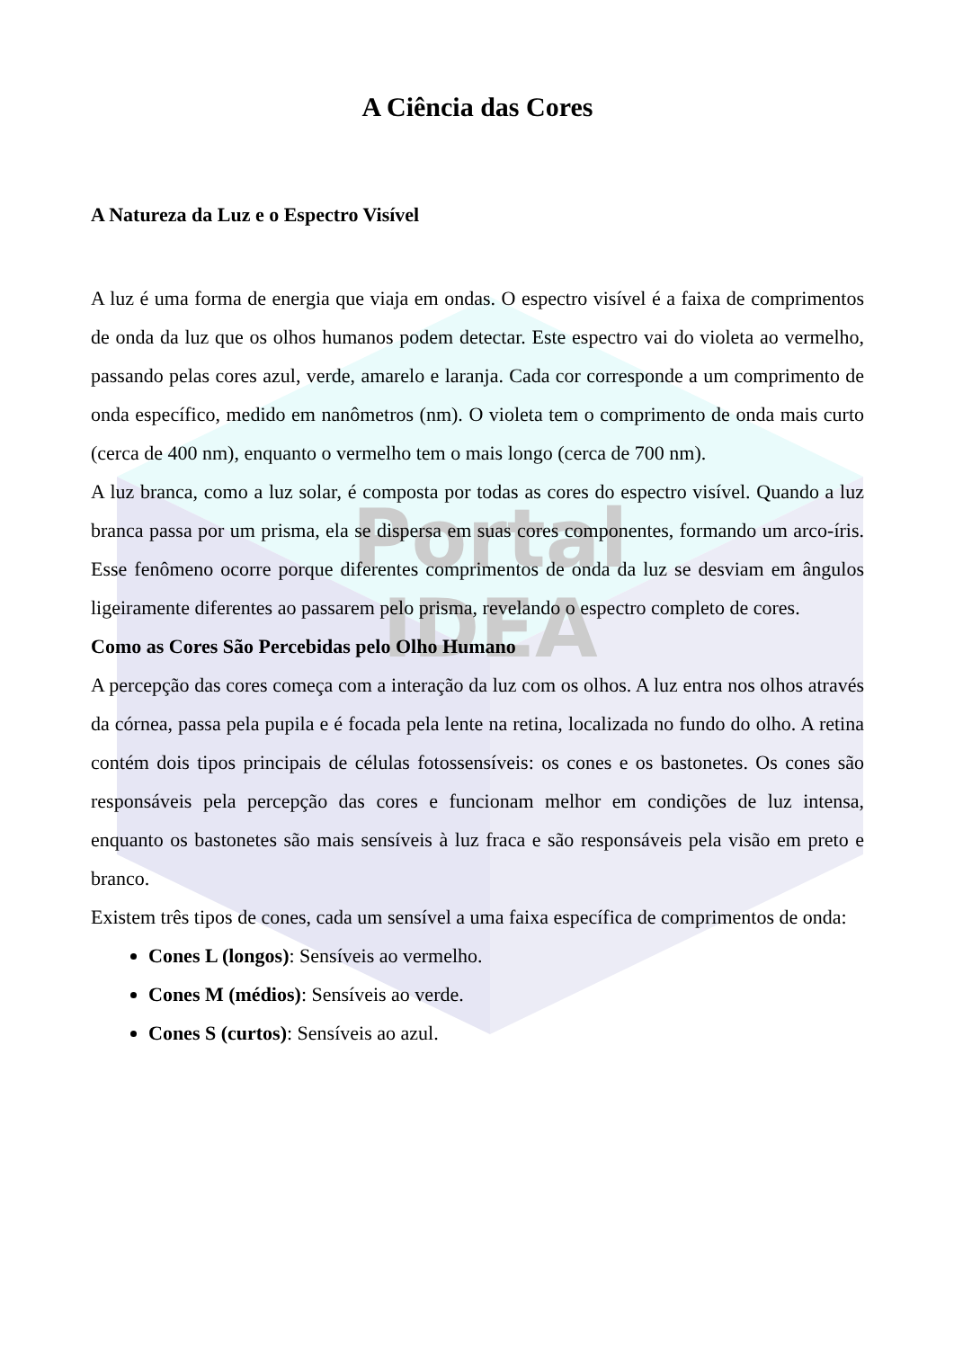Portal
IDEA
A Ciência das Cores
A Natureza da Luz e o Espectro Visível
A luz é uma forma de energia que viaja em ondas. O espectro visível é a faixa de comprimentos de onda da luz que os olhos humanos podem detectar. Este espectro vai do violeta ao vermelho, passando pelas cores azul, verde, amarelo e laranja. Cada cor corresponde a um comprimento de onda específico, medido em nanômetros (nm). O violeta tem o comprimento de onda mais curto (cerca de 400 nm), enquanto o vermelho tem o mais longo (cerca de 700 nm).
A luz branca, como a luz solar, é composta por todas as cores do espectro visível. Quando a luz branca passa por um prisma, ela se dispersa em suas cores componentes, formando um arco-íris. Esse fenômeno ocorre porque diferentes comprimentos de onda da luz se desviam em ângulos ligeiramente diferentes ao passarem pelo prisma, revelando o espectro completo de cores.
Como as Cores São Percebidas pelo Olho Humano
A percepção das cores começa com a interação da luz com os olhos. A luz entra nos olhos através da córnea, passa pela pupila e é focada pela lente na retina, localizada no fundo do olho. A retina contém dois tipos principais de células fotossensíveis: os cones e os bastonetes. Os cones são responsáveis pela percepção das cores e funcionam melhor em condições de luz intensa, enquanto os bastonetes são mais sensíveis à luz fraca e são responsáveis pela visão em preto e branco.
Existem três tipos de cones, cada um sensível a uma faixa específica de comprimentos de onda:
Cones L (longos): Sensíveis ao vermelho.
Cones M (médios): Sensíveis ao verde.
Cones S (curtos): Sensíveis ao azul.